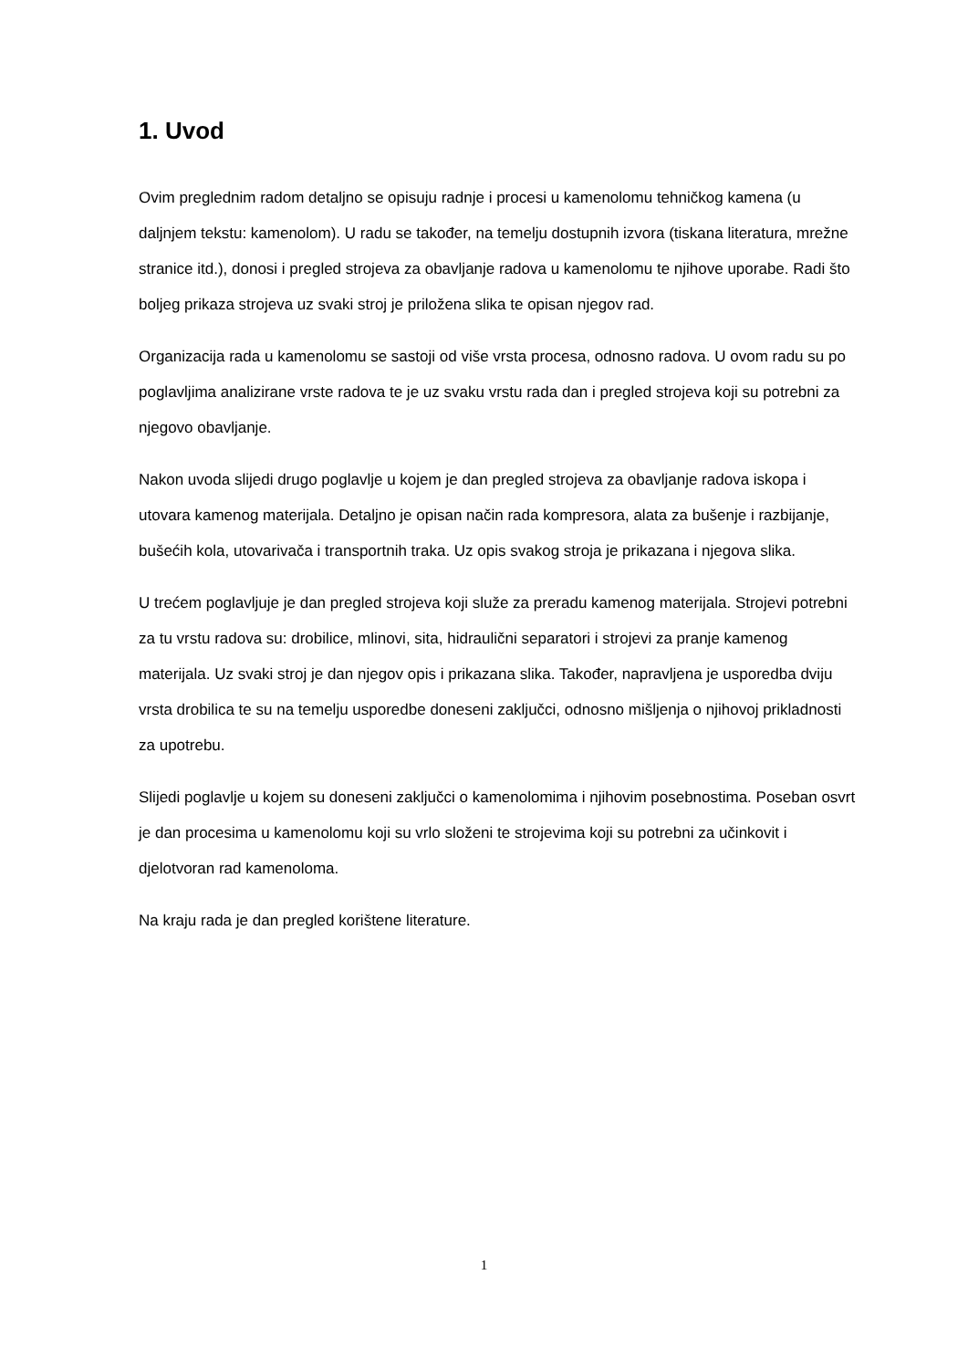1. Uvod
Ovim preglednim radom detaljno se opisuju radnje i procesi u kamenolomu tehničkog kamena (u daljnjem tekstu: kamenolom). U radu se također, na temelju dostupnih izvora (tiskana literatura, mrežne stranice itd.), donosi i pregled strojeva za obavljanje radova u kamenolomu te njihove uporabe. Radi što boljeg prikaza strojeva uz svaki stroj je priložena slika te opisan njegov rad.
Organizacija rada u kamenolomu se sastoji od više vrsta procesa, odnosno radova. U ovom radu su po poglavljima analizirane vrste radova te je uz svaku vrstu rada dan i pregled strojeva koji su potrebni za njegovo obavljanje.
Nakon uvoda slijedi drugo poglavlje u kojem je dan pregled strojeva za obavljanje radova iskopa i utovara kamenog materijala. Detaljno je opisan način rada kompresora, alata za bušenje i razbijanje, bušećih kola, utovarivača i transportnih traka. Uz opis svakog stroja je prikazana i njegova slika.
U trećem poglavljuje je dan pregled strojeva koji služe za preradu kamenog materijala. Strojevi potrebni za tu vrstu radova su: drobilice, mlinovi, sita, hidraulični separatori i strojevi za pranje kamenog materijala. Uz svaki stroj je dan njegov opis i prikazana slika. Također, napravljena je usporedba dviju vrsta drobilica te su na temelju usporedbe doneseni zaključci, odnosno mišljenja o njihovoj prikladnosti za upotrebu.
Slijedi poglavlje u kojem su doneseni zaključci o kamenolomima i njihovim posebnostima. Poseban osvrt je dan procesima u kamenolomu koji su vrlo složeni te strojevima koji su potrebni za učinkovit i djelotvoran rad kamenoloma.
Na kraju rada je dan pregled korištene literature.
1